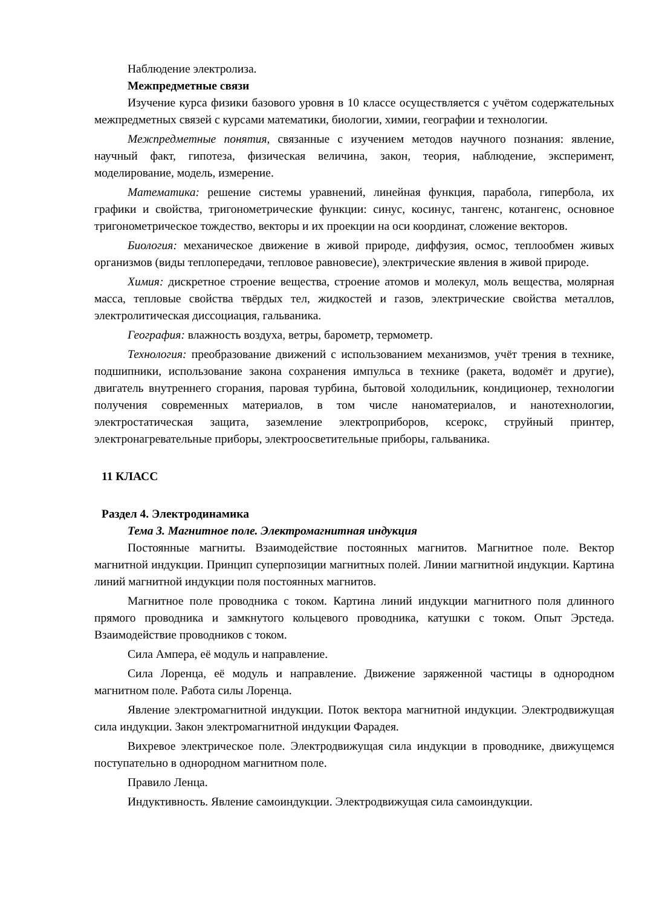Наблюдение электролиза.
Межпредметные связи
Изучение курса физики базового уровня в 10 классе осуществляется с учётом содержательных межпредметных связей с курсами математики, биологии, химии, географии и технологии.
Межпредметные понятия, связанные с изучением методов научного познания: явление, научный факт, гипотеза, физическая величина, закон, теория, наблюдение, эксперимент, моделирование, модель, измерение.
Математика: решение системы уравнений, линейная функция, парабола, гипербола, их графики и свойства, тригонометрические функции: синус, косинус, тангенс, котангенс, основное тригонометрическое тождество, векторы и их проекции на оси координат, сложение векторов.
Биология: механическое движение в живой природе, диффузия, осмос, теплообмен живых организмов (виды теплопередачи, тепловое равновесие), электрические явления в живой природе.
Химия: дискретное строение вещества, строение атомов и молекул, моль вещества, молярная масса, тепловые свойства твёрдых тел, жидкостей и газов, электрические свойства металлов, электролитическая диссоциация, гальваника.
География: влажность воздуха, ветры, барометр, термометр.
Технология: преобразование движений с использованием механизмов, учёт трения в технике, подшипники, использование закона сохранения импульса в технике (ракета, водомёт и другие), двигатель внутреннего сгорания, паровая турбина, бытовой холодильник, кондиционер, технологии получения современных материалов, в том числе наноматериалов, и нанотехнологии, электростатическая защита, заземление электроприборов, ксерокс, струйный принтер, электронагревательные приборы, электроосветительные приборы, гальваника.
11 КЛАСС
Раздел 4. Электродинамика
Тема 3. Магнитное поле. Электромагнитная индукция
Постоянные магниты. Взаимодействие постоянных магнитов. Магнитное поле. Вектор магнитной индукции. Принцип суперпозиции магнитных полей. Линии магнитной индукции. Картина линий магнитной индукции поля постоянных магнитов.
Магнитное поле проводника с током. Картина линий индукции магнитного поля длинного прямого проводника и замкнутого кольцевого проводника, катушки с током. Опыт Эрстеда. Взаимодействие проводников с током.
Сила Ампера, её модуль и направление.
Сила Лоренца, её модуль и направление. Движение заряженной частицы в однородном магнитном поле. Работа силы Лоренца.
Явление электромагнитной индукции. Поток вектора магнитной индукции. Электродвижущая сила индукции. Закон электромагнитной индукции Фарадея.
Вихревое электрическое поле. Электродвижущая сила индукции в проводнике, движущемся поступательно в однородном магнитном поле.
Правило Ленца.
Индуктивность. Явление самоиндукции. Электродвижущая сила самоиндукции.